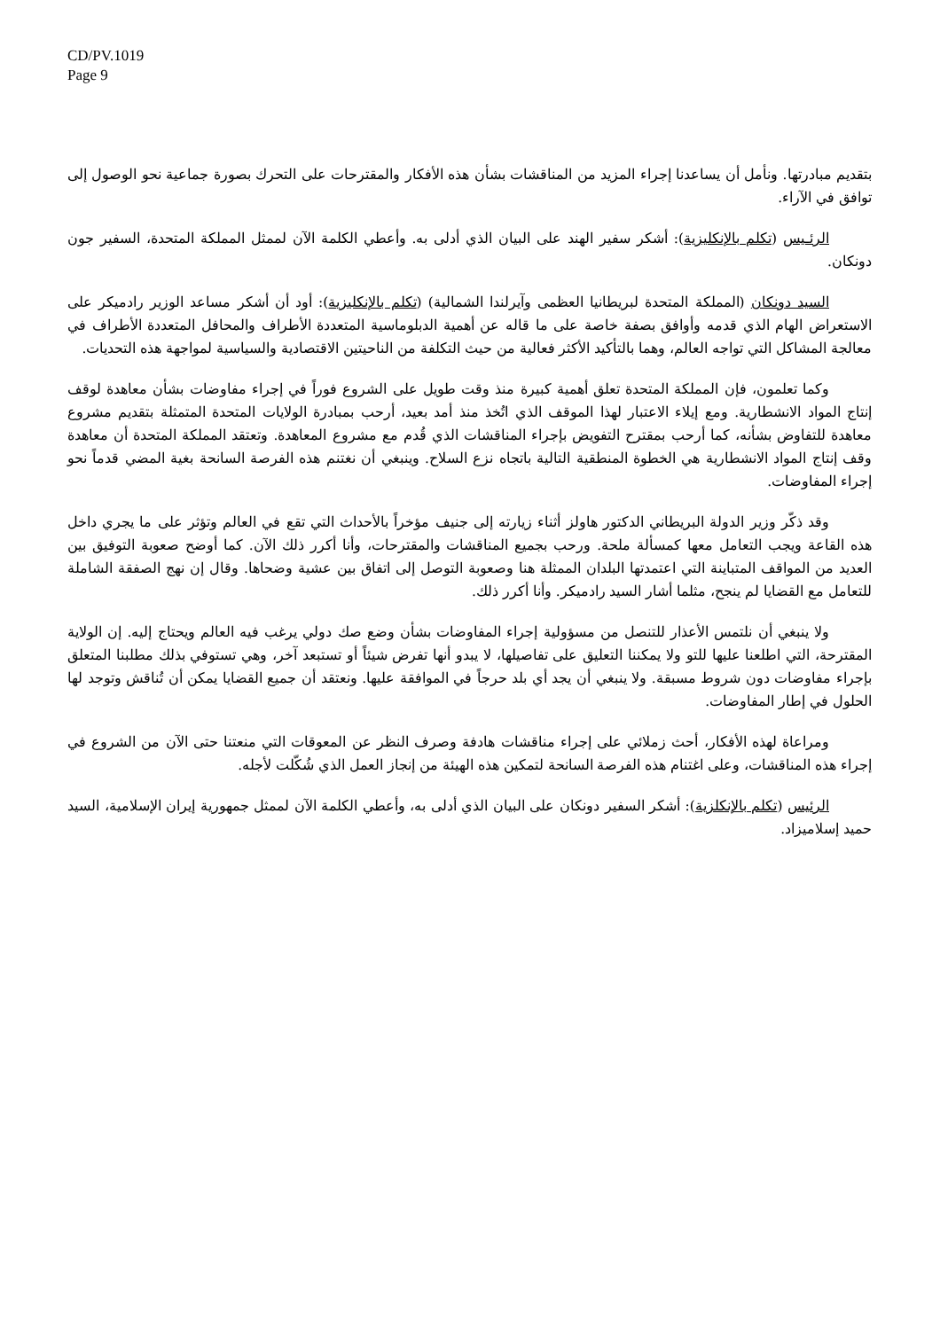CD/PV.1019
Page 9
بتقديم مبادرتها. ونأمل أن يساعدنا إجراء المزيد من المناقشات بشأن هذه الأفكار والمقترحات على التحرك بصورة جماعية نحو الوصول إلى توافق في الآراء.
الرئـيس (تكلم بالإنكليزية): أشكر سفير الهند على البيان الذي أدلى به. وأعطي الكلمة الآن لممثل المملكة المتحدة، السفير جون دونكان.
السيد دونكان (المملكة المتحدة لبريطانيا العظمى وآيرلندا الشمالية) (تكلم بالإنكليزية): أود أن أشكر مساعد الوزير رادميكر على الاستعراض الهام الذي قدمه وأوافق بصفة خاصة على ما قاله عن أهمية الدبلوماسية المتعددة الأطراف والمحافل المتعددة الأطراف في معالجة المشاكل التي تواجه العالم، وهما بالتأكيد الأكثر فعالية من حيث التكلفة من الناحيتين الاقتصادية والسياسية لمواجهة هذه التحديات.
وكما تعلمون، فإن المملكة المتحدة تعلق أهمية كبيرة منذ وقت طويل على الشروع فوراً في إجراء مفاوضات بشأن معاهدة لوقف إنتاج المواد الانشطارية. ومع إيلاء الاعتبار لهذا الموقف الذي اتُخذ منذ أمد بعيد، أرحب بمبادرة الولايات المتحدة المتمثلة بتقديم مشروع معاهدة للتفاوض بشأنه، كما أرحب بمقترح التفويض بإجراء المناقشات الذي قُدم مع مشروع المعاهدة. وتعتقد المملكة المتحدة أن معاهدة وقف إنتاج المواد الانشطارية هي الخطوة المنطقية التالية باتجاه نزع السلاح. وينبغي أن نغتنم هذه الفرصة السانحة بغية المضي قدماً نحو إجراء المفاوضات.
وقد ذكّر وزير الدولة البريطاني الدكتور هاولز أثناء زيارته إلى جنيف مؤخراً بالأحداث التي تقع في العالم وتؤثر على ما يجري داخل هذه القاعة ويجب التعامل معها كمسألة ملحة. ورحب بجميع المناقشات والمقترحات، وأنا أكرر ذلك الآن. كما أوضح صعوبة التوفيق بين العديد من المواقف المتباينة التي اعتمدتها البلدان الممثلة هنا وصعوبة التوصل إلى اتفاق بين عشية وضحاها. وقال إن نهج الصفقة الشاملة للتعامل مع القضايا لم ينجح، مثلما أشار السيد رادميكر. وأنا أكرر ذلك.
ولا ينبغي أن نلتمس الأعذار للتنصل من مسؤولية إجراء المفاوضات بشأن وضع صك دولي يرغب فيه العالم ويحتاج إليه. إن الولاية المقترحة، التي اطلعنا عليها للتو ولا يمكننا التعليق على تفاصيلها، لا يبدو أنها تفرض شيئاً أو تستبعد آخر، وهي تستوفي بذلك مطلبنا المتعلق بإجراء مفاوضات دون شروط مسبقة. ولا ينبغي أن يجد أي بلد حرجاً في الموافقة عليها. ونعتقد أن جميع القضايا يمكن أن تُناقش وتوجد لها الحلول في إطار المفاوضات.
ومراعاة لهذه الأفكار، أحث زملائي على إجراء مناقشات هادفة وصرف النظر عن المعوقات التي منعتنا حتى الآن من الشروع في إجراء هذه المناقشات، وعلى اغتنام هذه الفرصة السانحة لتمكين هذه الهيئة من إنجاز العمل الذي شُكّلت لأجله.
الرئيس (تكلم بالإنكلزية): أشكر السفير دونكان على البيان الذي أدلى به، وأعطي الكلمة الآن لممثل جمهورية إيران الإسلامية، السيد حميد إسلاميزاد.